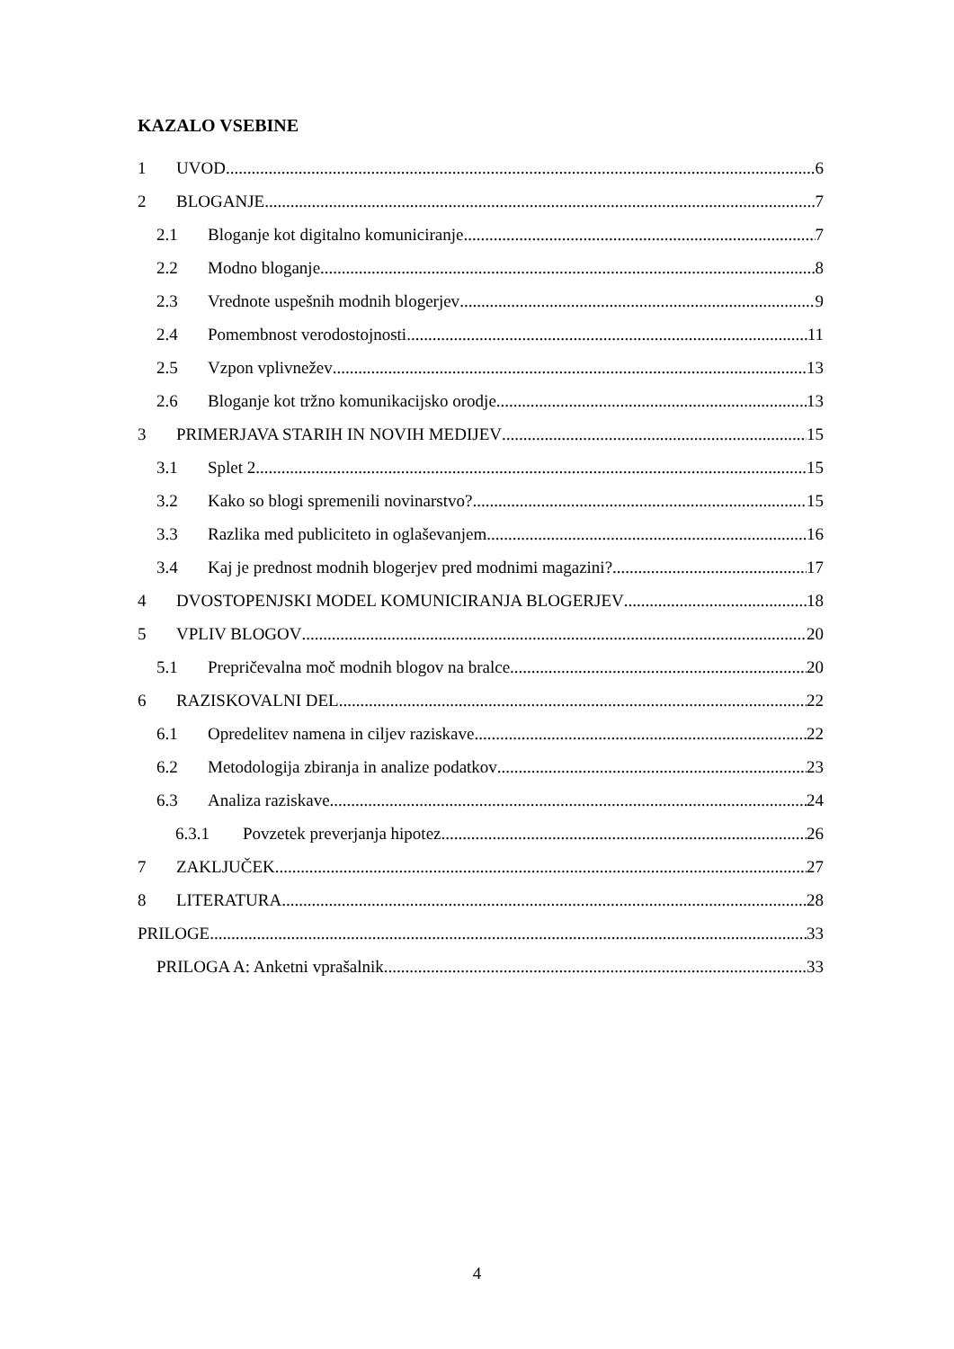KAZALO VSEBINE
1 UVOD 6
2 BLOGANJE 7
2.1 Bloganje kot digitalno komuniciranje 7
2.2 Modno bloganje 8
2.3 Vrednote uspešnih modnih blogerjev 9
2.4 Pomembnost verodostojnosti 11
2.5 Vzpon vplivnežev 13
2.6 Bloganje kot tržno komunikacijsko orodje 13
3 PRIMERJAVA STARIH IN NOVIH MEDIJEV 15
3.1 Splet 2 15
3.2 Kako so blogi spremenili novinarstvo? 15
3.3 Razlika med publiciteto in oglaševanjem 16
3.4 Kaj je prednost modnih blogerjev pred modnimi magazini? 17
4 DVOSTOPENJSKI MODEL KOMUNICIRANJA BLOGERJEV 18
5 VPLIV BLOGOV 20
5.1 Prepričevalna moč modnih blogov na bralce 20
6 RAZISKOVALNI DEL 22
6.1 Opredelitev namena in ciljev raziskave 22
6.2 Metodologija zbiranja in analize podatkov 23
6.3 Analiza raziskave 24
6.3.1 Povzetek preverjanja hipotez 26
7 ZAKLJUČEK 27
8 LITERATURA 28
PRILOGE 33
PRILOGA A: Anketni vprašalnik 33
4